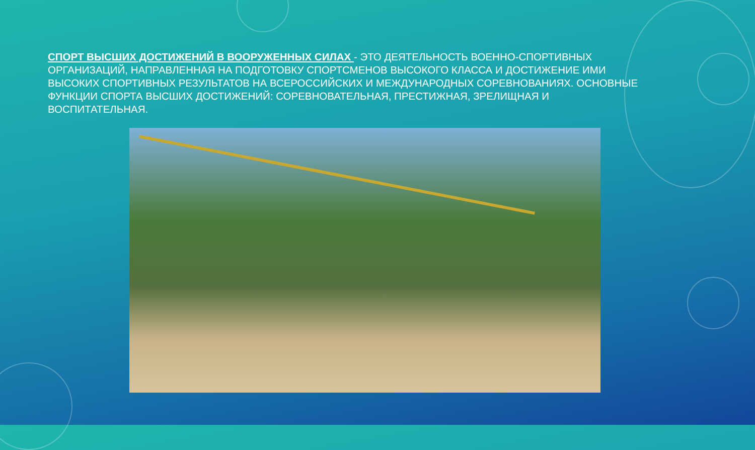СПОРТ ВЫСШИХ ДОСТИЖЕНИЙ В ВООРУЖЕННЫХ СИЛАХ - ЭТО ДЕЯТЕЛЬНОСТЬ ВОЕННО-СПОРТИВНЫХ ОРГАНИЗАЦИЙ, НАПРАВЛЕННАЯ НА ПОДГОТОВКУ СПОРТСМЕНОВ ВЫСОКОГО КЛАССА И ДОСТИЖЕНИЕ ИМИ ВЫСОКИХ СПОРТИВНЫХ РЕЗУЛЬТАТОВ НА ВСЕРОССИЙСКИХ И МЕЖДУНАРОДНЫХ СОРЕВНОВАНИЯХ. ОСНОВНЫЕ ФУНКЦИИ СПОРТА ВЫСШИХ ДОСТИЖЕНИЙ: СОРЕВНОВАТЕЛЬНАЯ, ПРЕСТИЖНАЯ, ЗРЕЛИЩНАЯ И ВОСПИТАТЕЛЬНАЯ.